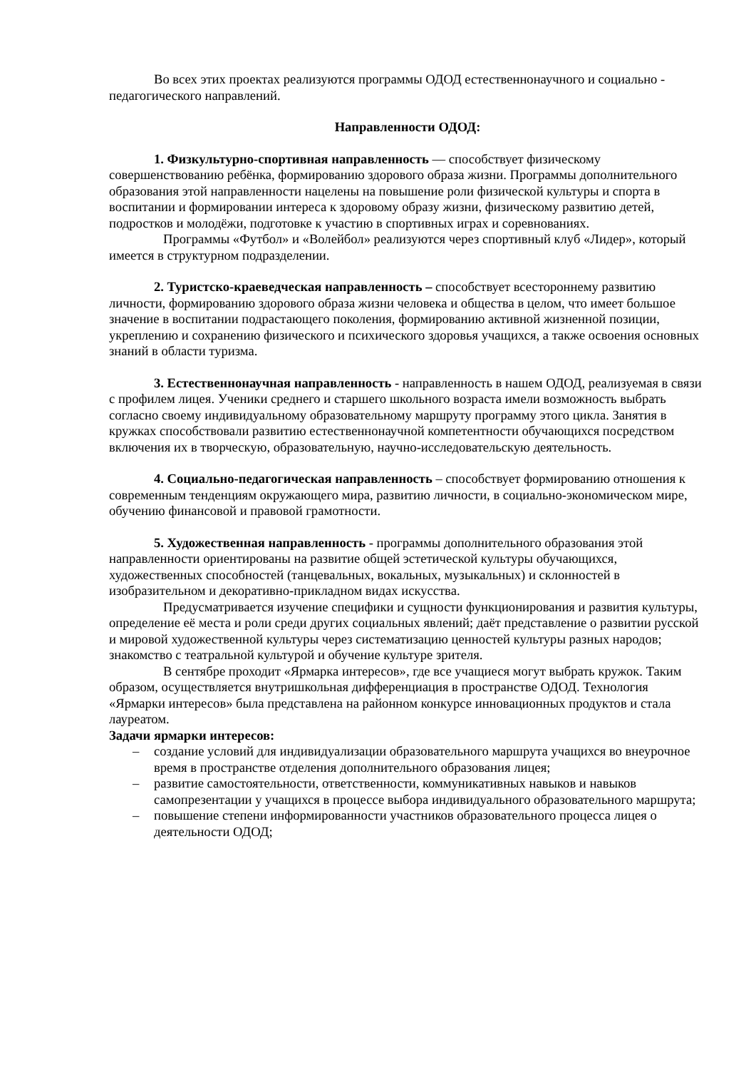Во всех этих проектах реализуются программы ОДОД естественнонаучного и социально - педагогического направлений.
Направленности ОДОД:
1. Физкультурно-спортивная направленность — способствует физическому совершенствованию ребёнка, формированию здорового образа жизни. Программы дополнительного образования этой направленности нацелены на повышение роли физической культуры и спорта в воспитании и формировании интереса к здоровому образу жизни, физическому развитию детей, подростков и молодёжи, подготовке к участию в спортивных играх и соревнованиях.
Программы «Футбол» и «Волейбол» реализуются через спортивный клуб «Лидер», который имеется в структурном подразделении.
2. Туристско-краеведческая направленность – способствует всестороннему развитию личности, формированию здорового образа жизни человека и общества в целом, что имеет большое значение в воспитании подрастающего поколения, формированию активной жизненной позиции, укреплению и сохранению физического и психического здоровья учащихся, а также освоения основных знаний в области туризма.
3. Естественнонаучная направленность - направленность в нашем ОДОД, реализуемая в связи с профилем лицея. Ученики среднего и старшего школьного возраста имели возможность выбрать согласно своему индивидуальному образовательному маршруту программу этого цикла. Занятия в кружках способствовали развитию естественнонаучной компетентности обучающихся посредством включения их в творческую, образовательную, научно-исследовательскую деятельность.
4. Социально-педагогическая направленность – способствует формированию отношения к современным тенденциям окружающего мира, развитию личности, в социально-экономическом мире, обучению финансовой и правовой грамотности.
5. Художественная направленность - программы дополнительного образования этой направленности ориентированы на развитие общей эстетической культуры обучающихся, художественных способностей (танцевальных, вокальных, музыкальных) и склонностей в изобразительном и декоративно-прикладном видах искусства.
Предусматривается изучение специфики и сущности функционирования и развития культуры, определение её места и роли среди других социальных явлений; даёт представление о развитии русской и мировой художественной культуры через систематизацию ценностей культуры разных народов; знакомство с театральной культурой и обучение культуре зрителя.
В сентябре проходит «Ярмарка интересов», где все учащиеся могут выбрать кружок. Таким образом, осуществляется внутришкольная дифференциация в пространстве ОДОД. Технология «Ярмарки интересов» была представлена на районном конкурсе инновационных продуктов и стала лауреатом.
Задачи ярмарки интересов:
– создание условий для индивидуализации образовательного маршрута учащихся во внеурочное время в пространстве отделения дополнительного образования лицея;
– развитие самостоятельности, ответственности, коммуникативных навыков и навыков самопрезентации у учащихся в процессе выбора индивидуального образовательного маршрута;
– повышение степени информированности участников образовательного процесса лицея о деятельности ОДОД;